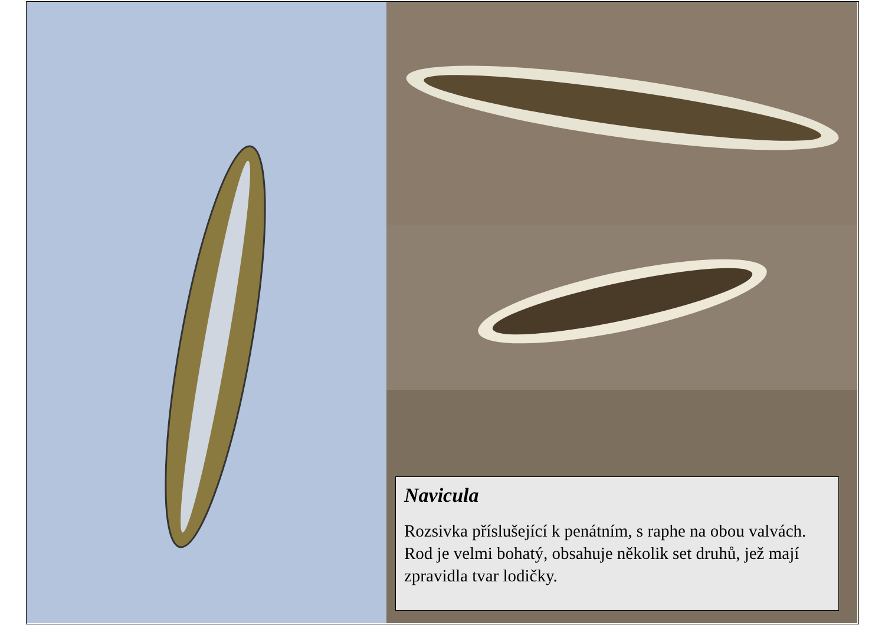Navicula
Rozsivka příslušející k penátním, s raphe na obou valvách. Rod je velmi bohatý, obsahuje několik set druhů, jež mají zpravidla tvar lodičky.